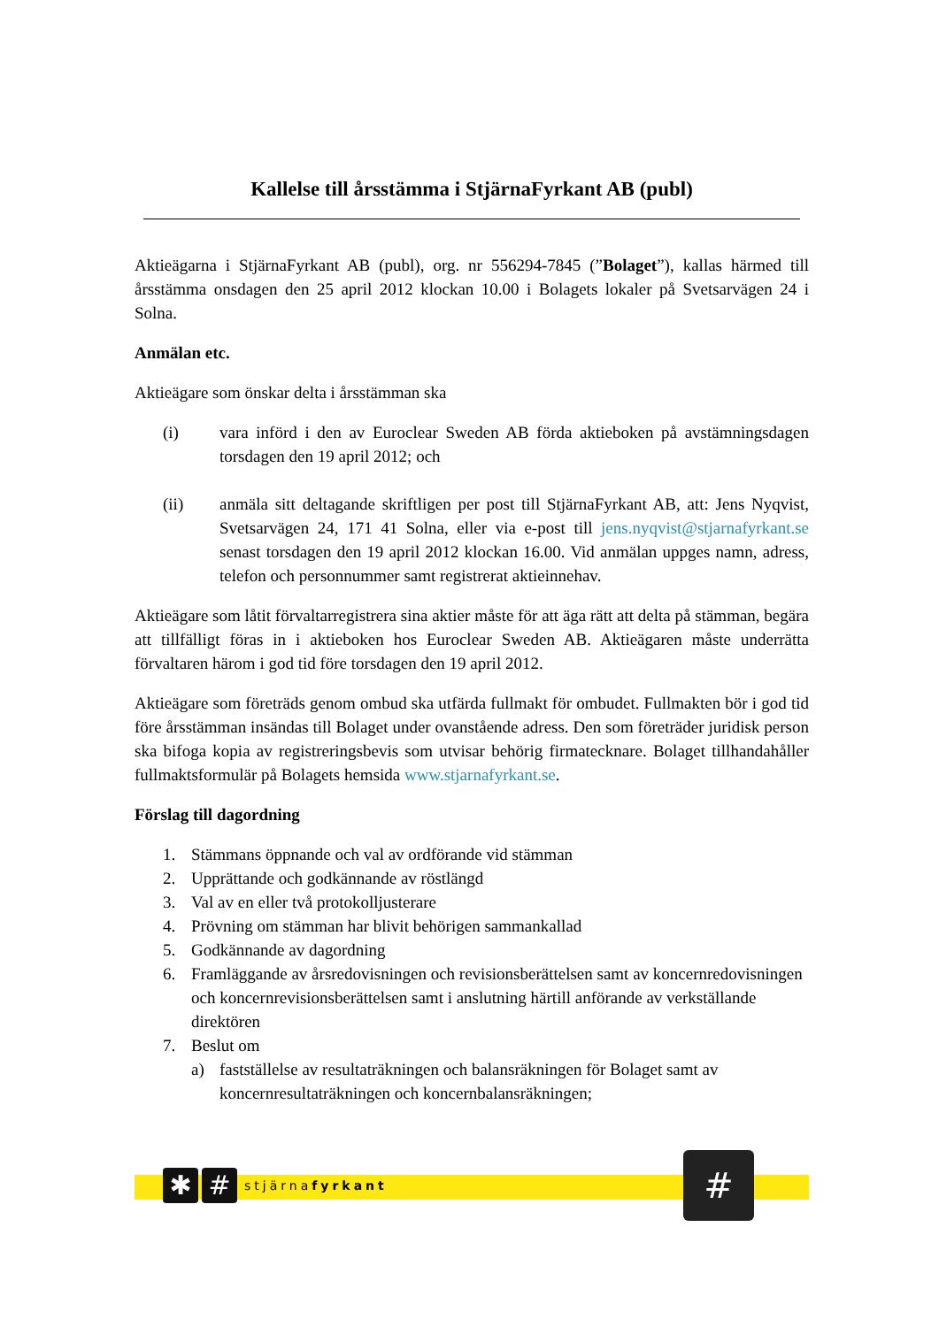Kallelse till årsstämma i StjärnaFyrkant AB (publ)
Aktieägarna i StjärnaFyrkant AB (publ), org. nr 556294-7845 (”Bolaget”), kallas härmed till årsstämma onsdagen den 25 april 2012 klockan 10.00 i Bolagets lokaler på Svetsarvägen 24 i Solna.
Anmälan etc.
Aktieägare som önskar delta i årsstämman ska
(i) vara införd i den av Euroclear Sweden AB förda aktieboken på avstämningsdagen torsdagen den 19 april 2012; och
(ii) anmäla sitt deltagande skriftligen per post till StjärnaFyrkant AB, att: Jens Nyqvist, Svetsarvägen 24, 171 41 Solna, eller via e-post till jens.nyqvist@stjarnafyrkant.se senast torsdagen den 19 april 2012 klockan 16.00. Vid anmälan uppges namn, adress, telefon och personnummer samt registrerat aktieinnehav.
Aktieägare som låtit förvaltarregistrera sina aktier måste för att äga rätt att delta på stämman, begära att tillfälligt föras in i aktieboken hos Euroclear Sweden AB. Aktieägaren måste underrätta förvaltaren härom i god tid före torsdagen den 19 april 2012.
Aktieägare som företräds genom ombud ska utfärda fullmakt för ombudet. Fullmakten bör i god tid före årsstämman insändas till Bolaget under ovanstående adress. Den som företräder juridisk person ska bifoga kopia av registreringsbevis som utvisar behörig firmatecknare. Bolaget tillhandahåller fullmaktsformulär på Bolagets hemsida www.stjarnafyrkant.se.
Förslag till dagordning
1. Stämmans öppnande och val av ordförande vid stämman
2. Upprättande och godkännande av röstlängd
3. Val av en eller två protokolljusterare
4. Prövning om stämman har blivit behörigen sammankallad
5. Godkännande av dagordning
6. Framläggande av årsredovisningen och revisionsberättelsen samt av koncernredovisningen och koncernrevisionsberättelsen samt i anslutning härtill anförande av verkställande direktören
7. Beslut om
a) fastställelse av resultaträkningen och balansräkningen för Bolaget samt av koncernresultaträkningen och koncernbalansräkningen;
✱ #
stjärnafyrkant
#